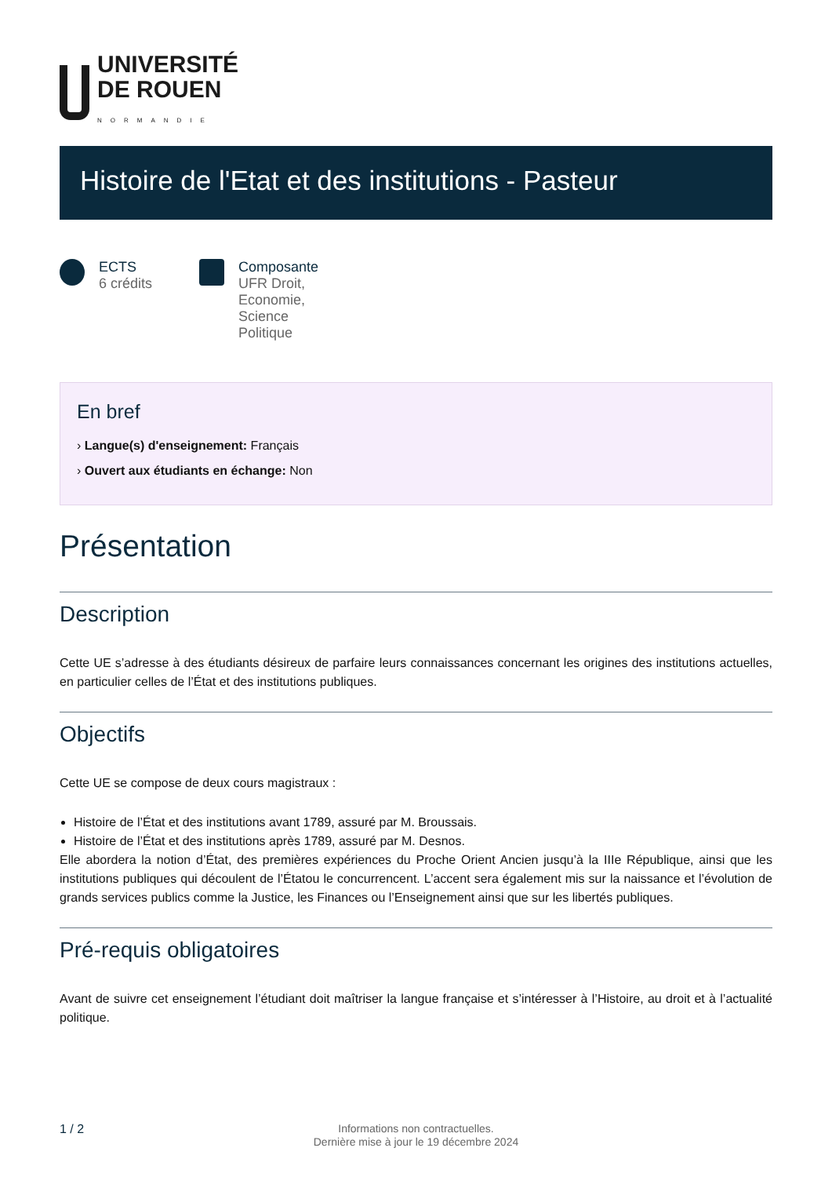UNIVERSITÉ
DE ROUEN
NORMANDIE
Histoire de l'Etat et des institutions - Pasteur
ECTS
6 crédits
Composante
UFR Droit,
Economie,
Science
Politique
En bref
› Langue(s) d'enseignement: Français
› Ouvert aux étudiants en échange: Non
Présentation
Description
Cette UE s’adresse à des étudiants désireux de parfaire leurs connaissances concernant les origines des institutions actuelles, en particulier celles de l’État et des institutions publiques.
Objectifs
Cette UE se compose de deux cours magistraux :
Histoire de l’État et des institutions avant 1789, assuré par M. Broussais.
Histoire de l’État et des institutions après 1789, assuré par M. Desnos.
Elle abordera la notion d’État, des premières expériences du Proche Orient Ancien jusqu’à la IIIe République, ainsi que les institutions publiques qui découlent de l’Étatou le concurrencent. L’accent sera également mis sur la naissance et l’évolution de grands services publics comme la Justice, les Finances ou l’Enseignement ainsi que sur les libertés publiques.
Pré-requis obligatoires
Avant de suivre cet enseignement l’étudiant doit maîtriser la langue française et s’intéresser à l’Histoire, au droit et à l’actualité politique.
1 / 2
Informations non contractuelles.
Dernière mise à jour le 19 décembre 2024